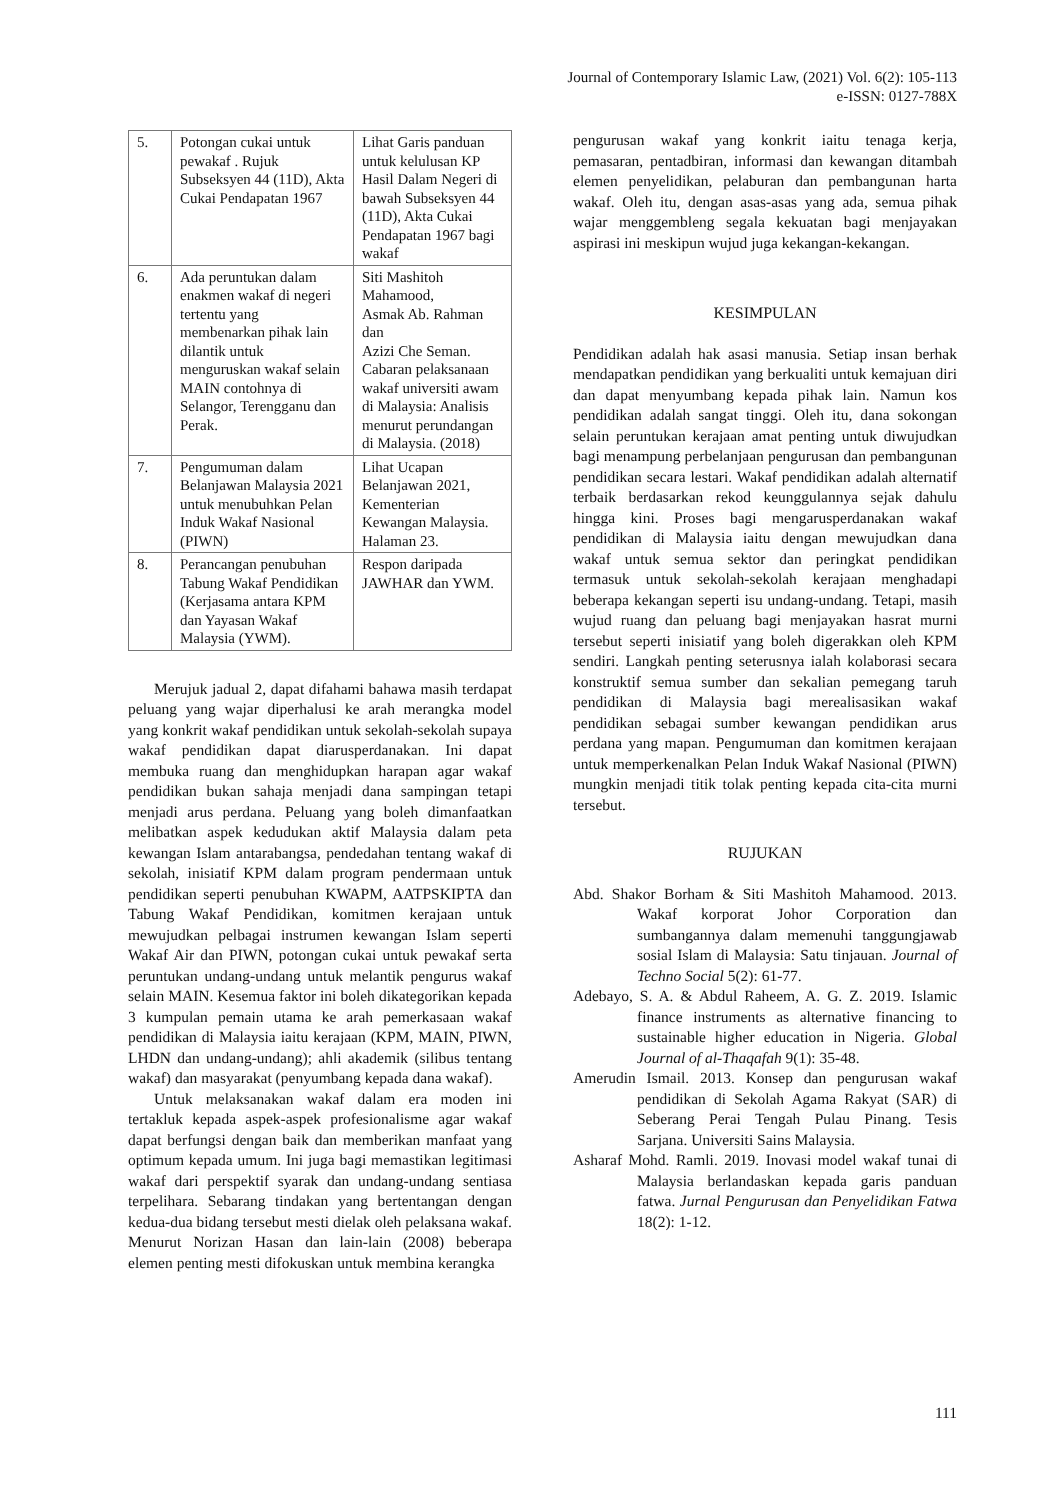Journal of Contemporary Islamic Law, (2021) Vol. 6(2): 105-113
e-ISSN: 0127-788X
| 5. | Potongan cukai untuk pewakaf . Rujuk Subseksyen 44 (11D), Akta Cukai Pendapatan 1967 | Lihat Garis panduan untuk kelulusan KP Hasil Dalam Negeri di bawah Subseksyen 44 (11D), Akta Cukai Pendapatan 1967 bagi wakaf |
| 6. | Ada peruntukan dalam enakmen wakaf di negeri tertentu yang membenarkan pihak lain dilantik untuk menguruskan wakaf selain MAIN contohnya di Selangor, Terengganu dan Perak. | Siti Mashitoh Mahamood, Asmak Ab. Rahman dan Azizi Che Seman. Cabaran pelaksanaan wakaf universiti awam di Malaysia: Analisis menurut perundangan di Malaysia. (2018) |
| 7. | Pengumuman dalam Belanjawan Malaysia 2021 untuk menubuhkan Pelan Induk Wakaf Nasional (PIWN) | Lihat Ucapan Belanjawan 2021, Kementerian Kewangan Malaysia. Halaman 23. |
| 8. | Perancangan penubuhan Tabung Wakaf Pendidikan (Kerjasama antara KPM dan Yayasan Wakaf Malaysia (YWM). | Respon daripada JAWHAR dan YWM. |
Merujuk jadual 2, dapat difahami bahawa masih terdapat peluang yang wajar diperhalusi ke arah merangka model yang konkrit wakaf pendidikan untuk sekolah-sekolah supaya wakaf pendidikan dapat diarusperdanakan. Ini dapat membuka ruang dan menghidupkan harapan agar wakaf pendidikan bukan sahaja menjadi dana sampingan tetapi menjadi arus perdana. Peluang yang boleh dimanfaatkan melibatkan aspek kedudukan aktif Malaysia dalam peta kewangan Islam antarabangsa, pendedahan tentang wakaf di sekolah, inisiatif KPM dalam program pendermaan untuk pendidikan seperti penubuhan KWAPM, AATPSKIPTA dan Tabung Wakaf Pendidikan, komitmen kerajaan untuk mewujudkan pelbagai instrumen kewangan Islam seperti Wakaf Air dan PIWN, potongan cukai untuk pewakaf serta peruntukan undang-undang untuk melantik pengurus wakaf selain MAIN. Kesemua faktor ini boleh dikategorikan kepada 3 kumpulan pemain utama ke arah pemerkasaan wakaf pendidikan di Malaysia iaitu kerajaan (KPM, MAIN, PIWN, LHDN dan undang-undang); ahli akademik (silibus tentang wakaf) dan masyarakat (penyumbang kepada dana wakaf).
Untuk melaksanakan wakaf dalam era moden ini tertakluk kepada aspek-aspek profesionalisme agar wakaf dapat berfungsi dengan baik dan memberikan manfaat yang optimum kepada umum. Ini juga bagi memastikan legitimasi wakaf dari perspektif syarak dan undang-undang sentiasa terpelihara. Sebarang tindakan yang bertentangan dengan kedua-dua bidang tersebut mesti dielak oleh pelaksana wakaf. Menurut Norizan Hasan dan lain-lain (2008) beberapa elemen penting mesti difokuskan untuk membina kerangka
pengurusan wakaf yang konkrit iaitu tenaga kerja, pemasaran, pentadbiran, informasi dan kewangan ditambah elemen penyelidikan, pelaburan dan pembangunan harta wakaf. Oleh itu, dengan asas-asas yang ada, semua pihak wajar menggembleng segala kekuatan bagi menjayakan aspirasi ini meskipun wujud juga kekangan-kekangan.
KESIMPULAN
Pendidikan adalah hak asasi manusia. Setiap insan berhak mendapatkan pendidikan yang berkualiti untuk kemajuan diri dan dapat menyumbang kepada pihak lain. Namun kos pendidikan adalah sangat tinggi. Oleh itu, dana sokongan selain peruntukan kerajaan amat penting untuk diwujudkan bagi menampung perbelanjaan pengurusan dan pembangunan pendidikan secara lestari. Wakaf pendidikan adalah alternatif terbaik berdasarkan rekod keunggulannya sejak dahulu hingga kini. Proses bagi mengarusperdanakan wakaf pendidikan di Malaysia iaitu dengan mewujudkan dana wakaf untuk semua sektor dan peringkat pendidikan termasuk untuk sekolah-sekolah kerajaan menghadapi beberapa kekangan seperti isu undang-undang. Tetapi, masih wujud ruang dan peluang bagi menjayakan hasrat murni tersebut seperti inisiatif yang boleh digerakkan oleh KPM sendiri. Langkah penting seterusnya ialah kolaborasi secara konstruktif semua sumber dan sekalian pemegang taruh pendidikan di Malaysia bagi merealisasikan wakaf pendidikan sebagai sumber kewangan pendidikan arus perdana yang mapan. Pengumuman dan komitmen kerajaan untuk memperkenalkan Pelan Induk Wakaf Nasional (PIWN) mungkin menjadi titik tolak penting kepada cita-cita murni tersebut.
RUJUKAN
Abd. Shakor Borham & Siti Mashitoh Mahamood. 2013. Wakaf korporat Johor Corporation dan sumbangannya dalam memenuhi tanggungjawab sosial Islam di Malaysia: Satu tinjauan. Journal of Techno Social 5(2): 61-77.
Adebayo, S. A. & Abdul Raheem, A. G. Z. 2019. Islamic finance instruments as alternative financing to sustainable higher education in Nigeria. Global Journal of al-Thaqafah 9(1): 35-48.
Amerudin Ismail. 2013. Konsep dan pengurusan wakaf pendidikan di Sekolah Agama Rakyat (SAR) di Seberang Perai Tengah Pulau Pinang. Tesis Sarjana. Universiti Sains Malaysia.
Asharaf Mohd. Ramli. 2019. Inovasi model wakaf tunai di Malaysia berlandaskan kepada garis panduan fatwa. Jurnal Pengurusan dan Penyelidikan Fatwa 18(2): 1-12.
111